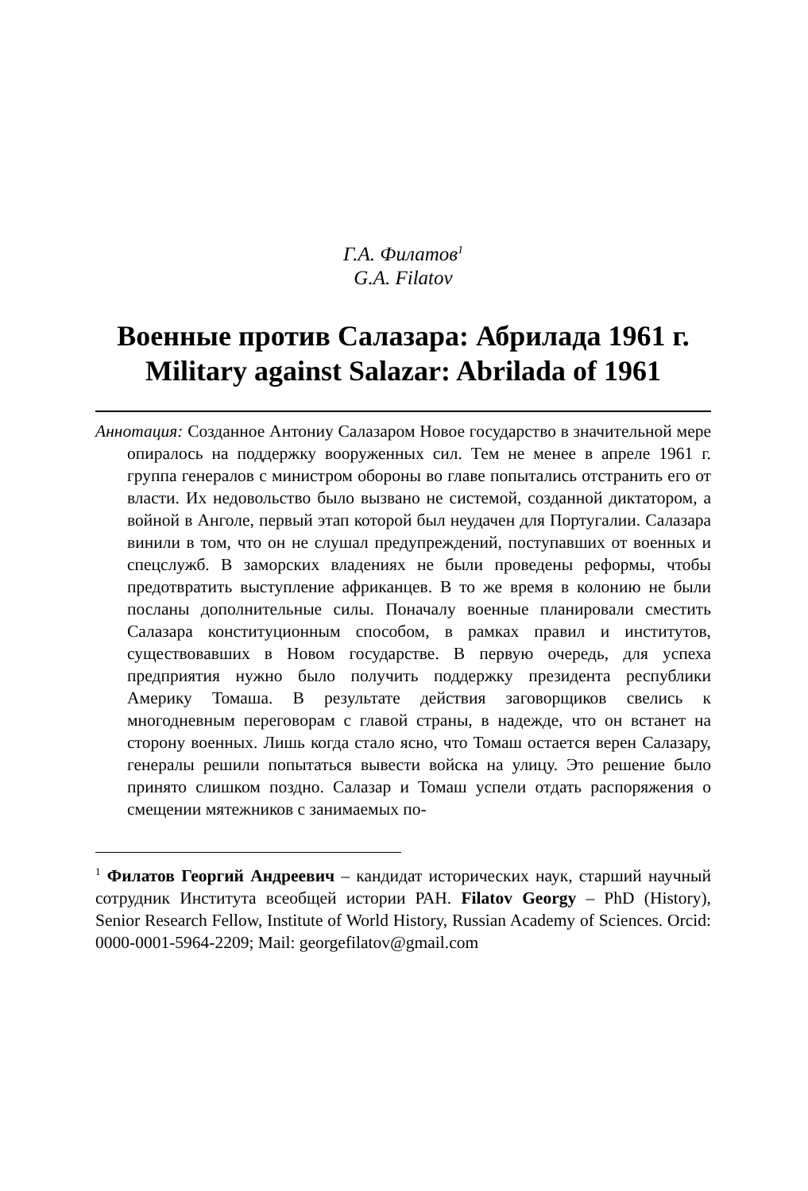Г.А. Филатов<sup>1</sup>
G.A. Filatov
Военные против Салазара: Абрилада 1961 г.
Military against Salazar: Abrilada of 1961
Аннотация: Созданное Антониу Салазаром Новое государство в значительной мере опиралось на поддержку вооруженных сил. Тем не менее в апреле 1961 г. группа генералов с министром обороны во главе попытались отстранить его от власти. Их недовольство было вызвано не системой, созданной диктатором, а войной в Анголе, первый этап которой был неудачен для Португалии. Салазара винили в том, что он не слушал предупреждений, поступавших от военных и спецслужб. В заморских владениях не были проведены реформы, чтобы предотвратить выступление африканцев. В то же время в колонию не были посланы дополнительные силы. Поначалу военные планировали сместить Салазара конституционным способом, в рамках правил и институтов, существовавших в Новом государстве. В первую очередь, для успеха предприятия нужно было получить поддержку президента республики Америку Томаша. В результате действия заговорщиков свелись к многодневным переговорам с главой страны, в надежде, что он встанет на сторону военных. Лишь когда стало ясно, что Томаш остается верен Салазару, генералы решили попытаться вывести войска на улицу. Это решение было принято слишком поздно. Салазар и Томаш успели отдать распоряжения о смещении мятежников с занимаемых по-
<sup>1</sup> Филатов Георгий Андреевич – кандидат исторических наук, старший научный сотрудник Института всеобщей истории РАН. Filatov Georgy – PhD (History), Senior Research Fellow, Institute of World History, Russian Academy of Sciences. Orcid: 0000-0001-5964-2209; Mail: georgefilatov@gmail.com